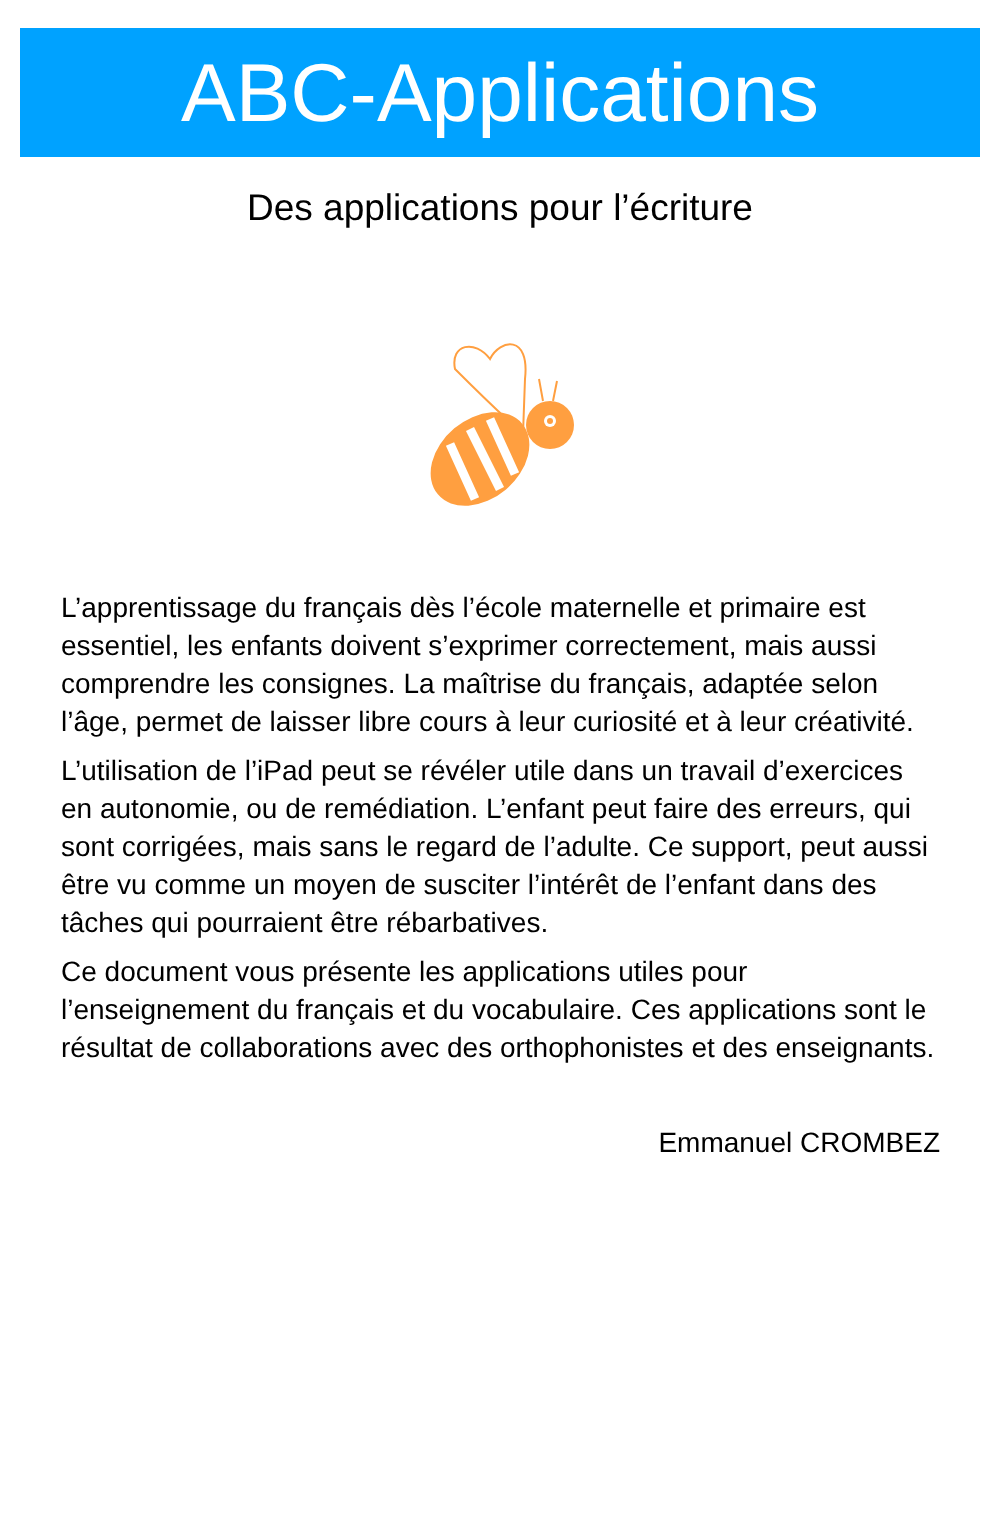ABC-Applications
Des applications pour l’écriture
L’apprentissage du français dès l’école maternelle et primaire est essentiel, les enfants doivent s’exprimer correctement, mais aussi comprendre les consignes. La maîtrise du français, adaptée selon l’âge, permet de laisser libre cours à leur curiosité et à leur créativité.
L’utilisation de l’iPad peut se révéler utile dans un travail d’exercices en autonomie, ou de remédiation. L’enfant peut faire des erreurs, qui sont corrigées, mais sans le regard de l’adulte. Ce support, peut aussi être vu comme un moyen de susciter l’intérêt de l’enfant dans des tâches qui pourraient être rébarbatives.
Ce document vous présente les applications utiles pour l’enseignement du français et du vocabulaire. Ces applications sont le résultat de collaborations avec des orthophonistes et des enseignants.
Emmanuel CROMBEZ